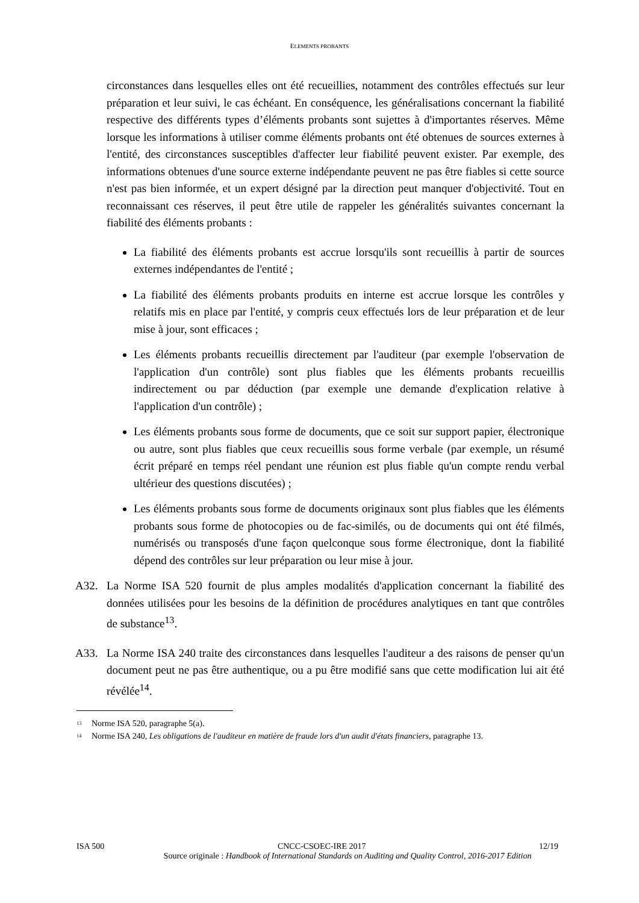ELEMENTS PROBANTS
circonstances dans lesquelles elles ont été recueillies, notamment des contrôles effectués sur leur préparation et leur suivi, le cas échéant. En conséquence, les généralisations concernant la fiabilité respective des différents types d’éléments probants sont sujettes à d'importantes réserves. Même lorsque les informations à utiliser comme éléments probants ont été obtenues de sources externes à l'entité, des circonstances susceptibles d'affecter leur fiabilité peuvent exister. Par exemple, des informations obtenues d'une source externe indépendante peuvent ne pas être fiables si cette source n'est pas bien informée, et un expert désigné par la direction peut manquer d'objectivité. Tout en reconnaissant ces réserves, il peut être utile de rappeler les généralités suivantes concernant la fiabilité des éléments probants :
La fiabilité des éléments probants est accrue lorsqu'ils sont recueillis à partir de sources externes indépendantes de l'entité ;
La fiabilité des éléments probants produits en interne est accrue lorsque les contrôles y relatifs mis en place par l'entité, y compris ceux effectués lors de leur préparation et de leur mise à jour, sont efficaces ;
Les éléments probants recueillis directement par l'auditeur (par exemple l'observation de l'application d'un contrôle) sont plus fiables que les éléments probants recueillis indirectement ou par déduction (par exemple une demande d'explication relative à l'application d'un contrôle) ;
Les éléments probants sous forme de documents, que ce soit sur support papier, électronique ou autre, sont plus fiables que ceux recueillis sous forme verbale (par exemple, un résumé écrit préparé en temps réel pendant une réunion est plus fiable qu'un compte rendu verbal ultérieur des questions discutées) ;
Les éléments probants sous forme de documents originaux sont plus fiables que les éléments probants sous forme de photocopies ou de fac-similés, ou de documents qui ont été filmés, numérisés ou transposés d'une façon quelconque sous forme électronique, dont la fiabilité dépend des contrôles sur leur préparation ou leur mise à jour.
A32. La Norme ISA 520 fournit de plus amples modalités d'application concernant la fiabilité des données utilisées pour les besoins de la définition de procédures analytiques en tant que contrôles de substance<sup>13</sup>.
A33. La Norme ISA 240 traite des circonstances dans lesquelles l'auditeur a des raisons de penser qu'un document peut ne pas être authentique, ou a pu être modifié sans que cette modification lui ait été révélée<sup>14</sup>.
<sup>13</sup> Norme ISA 520, paragraphe 5(a).
<sup>14</sup> Norme ISA 240, Les obligations de l'auditeur en matière de fraude lors d'un audit d'états financiers, paragraphe 13.
ISA 500 CNCC-CSOEC-IRE 2017 12/19
Source originale : Handbook of International Standards on Auditing and Quality Control, 2016-2017 Edition